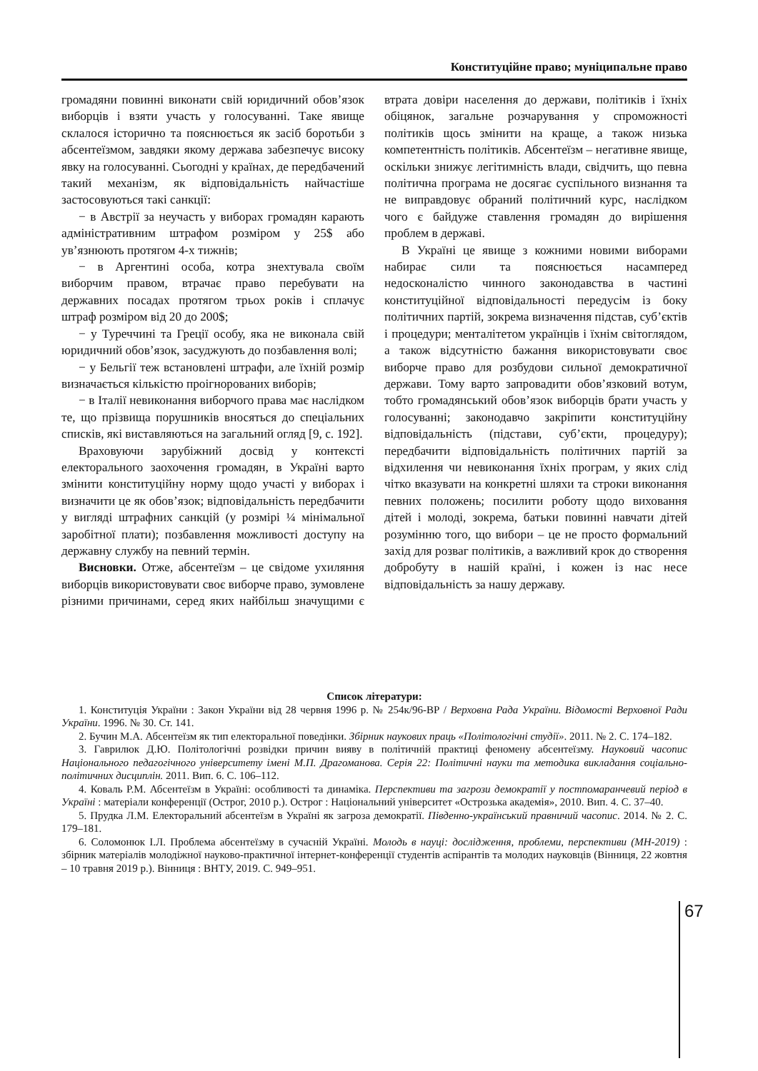Конституційне право; муніципальне право
громадяни повинні виконати свій юридичний обов’язок виборців і взяти участь у голосуванні. Таке явище склалося історично та пояснюється як засіб боротьби з абсентеїзмом, завдяки якому держава забезпечує високу явку на голосуванні. Сьогодні у країнах, де передбачений такий механізм, як відповідальність найчастіше застосовуються такі санкції:
− в Австрії за неучасть у виборах громадян карають адміністративним штрафом розміром у 25$ або ув’язнюють протягом 4-х тижнів;
− в Аргентині особа, котра знехтувала своїм виборчим правом, втрачає право перебувати на державних посадах протягом трьох років і сплачує штраф розміром від 20 до 200$;
− у Туреччині та Греції особу, яка не виконала свій юридичний обов’язок, засуджують до позбавлення волі;
− у Бельгії теж встановлені штрафи, але їхній розмір визначається кількістю проігнорованих виборів;
− в Італії невиконання виборчого права має наслідком те, що прізвища порушників вносяться до спеціальних списків, які виставляються на загальний огляд [9, с. 192].
Враховуючи зарубіжний досвід у контексті електорального заохочення громадян, в Україні варто змінити конституційну норму щодо участі у виборах і визначити це як обов’язок; відповідальність передбачити у вигляді штрафних санкцій (у розмірі ¼ мінімальної заробітної плати); позбавлення можливості доступу на державну службу на певний термін.
Висновки. Отже, абсентеїзм – це свідоме ухиляння виборців використовувати своє виборче право, зумовлене різними причинами, серед яких найбільш значущими є втрата довіри населення до держави, політиків і їхніх обіцянок, загальне розчарування у спроможності політиків щось змінити на краще, а також низька компетентність політиків. Абсентеїзм – негативне явище, оскільки знижує легітимність влади, свідчить, що певна політична програма не досягає суспільного визнання та не виправдовує обраний політичний курс, наслідком чого є байдуже ставлення громадян до вирішення проблем в державі.
В Україні це явище з кожними новими виборами набирає сили та пояснюється насамперед недосконалістю чинного законодавства в частині конституційної відповідальності передусім із боку політичних партій, зокрема визначення підстав, суб’єктів і процедури; менталітетом українців і їхнім світоглядом, а також відсутністю бажання використовувати своє виборче право для розбудови сильної демократичної держави. Тому варто запровадити обов’язковий вотум, тобто громадянський обов’язок виборців брати участь у голосуванні; законодавчо закріпити конституційну відповідальність (підстави, суб’єкти, процедуру); передбачити відповідальність політичних партій за відхилення чи невиконання їхніх програм, у яких слід чітко вказувати на конкретні шляхи та строки виконання певних положень; посилити роботу щодо виховання дітей і молоді, зокрема, батьки повинні навчати дітей розумінню того, що вибори – це не просто формальний захід для розваг політиків, а важливий крок до створення добробуту в нашій країні, і кожен із нас несе відповідальність за нашу державу.
Список літератури:
1. Конституція України : Закон України від 28 червня 1996 р. № 254к/96-ВР / Верховна Рада України. Відомості Верховної Ради України. 1996. № 30. Ст. 141.
2. Бучин М.А. Абсентеїзм як тип електоральної поведінки. Збірник наукових праць «Політологічні студії». 2011. № 2. С. 174–182.
3. Гаврилюк Д.Ю. Політологічні розвідки причин вияву в політичній практиці феномену абсентеїзму. Науковий часопис Національного педагогічного університету імені М.П. Драгоманова. Серія 22: Політичні науки та методика викладання соціально-політичних дисциплін. 2011. Вип. 6. С. 106–112.
4. Коваль Р.М. Абсентеїзм в Україні: особливості та динаміка. Перспективи та загрози демократії у постпомаранчевий період в Україні : матеріали конференції (Острог, 2010 р.). Острог : Національний університет «Острозька академія», 2010. Вип. 4. С. 37–40.
5. Прудка Л.М. Електоральний абсентеїзм в Україні як загроза демократії. Південно-український правничий часопис. 2014. № 2. С. 179–181.
6. Соломонюк І.Л. Проблема абсентеїзму в сучасній Україні. Молодь в науці: дослідження, проблеми, перспективи (МН-2019) : збірник матеріалів молодіжної науково-практичної інтернет-конференції студентів аспірантів та молодих науковців (Вінниця, 22 жовтня – 10 травня 2019 р.). Вінниця : ВНТУ, 2019. С. 949–951.
67